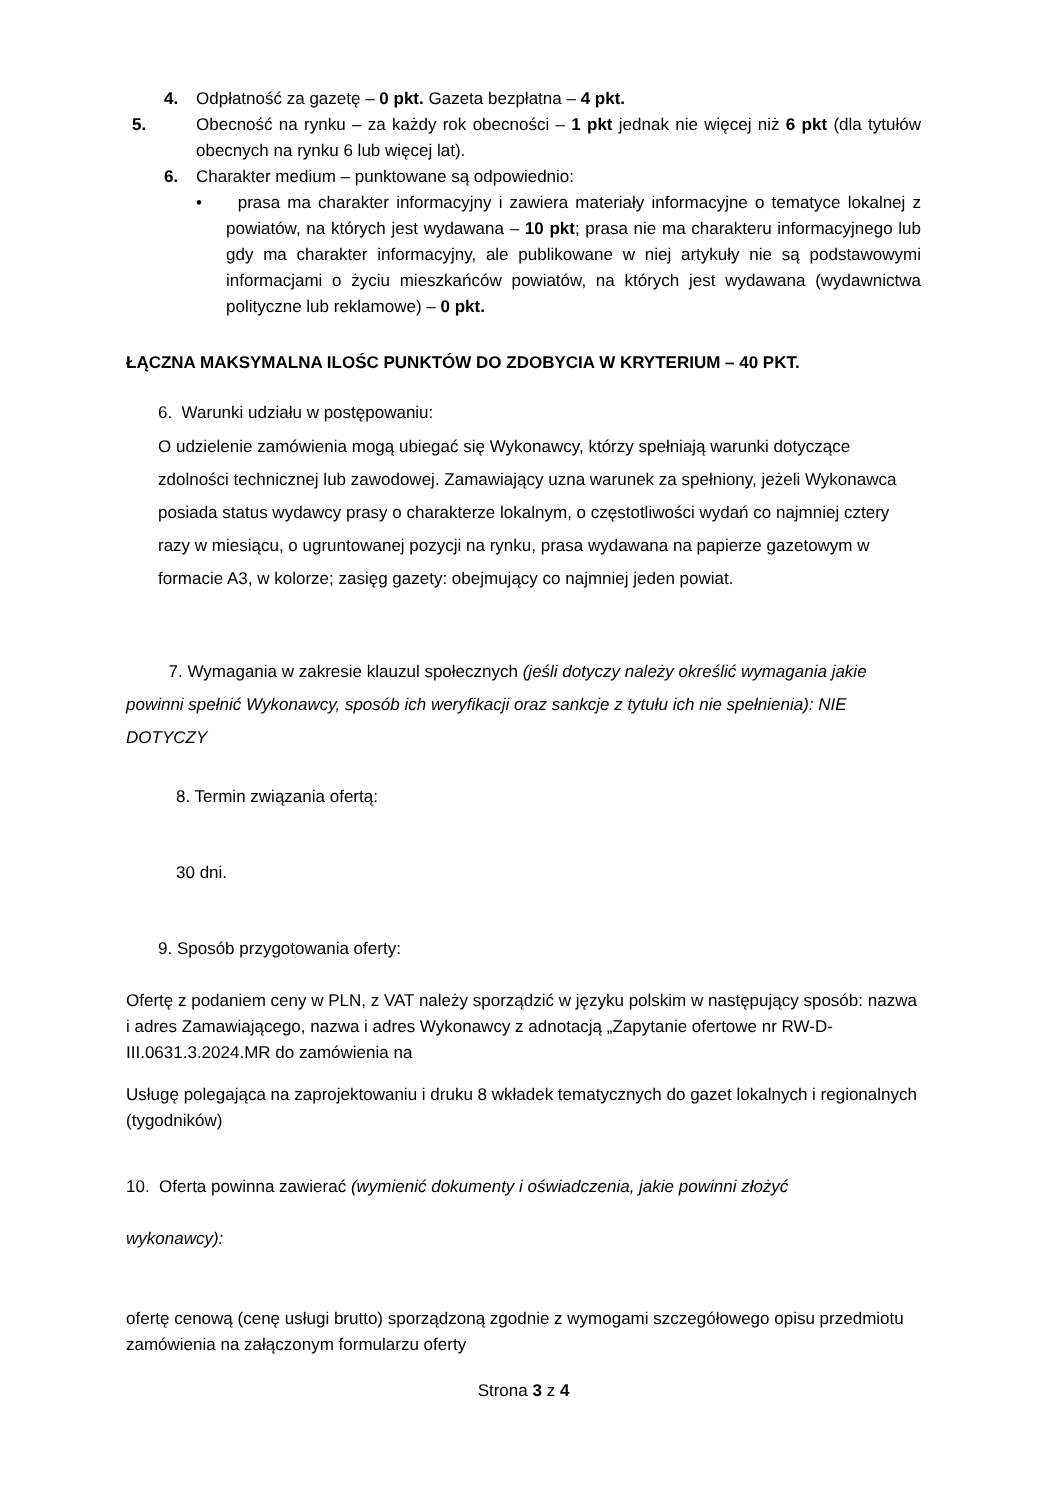4. Odpłatność za gazetę – 0 pkt. Gazeta bezpłatna – 4 pkt.
5. Obecność na rynku – za każdy rok obecności – 1 pkt jednak nie więcej niż 6 pkt (dla tytułów obecnych na rynku 6 lub więcej lat).
6. Charakter medium – punktowane są odpowiednio:
• prasa ma charakter informacyjny i zawiera materiały informacyjne o tematyce lokalnej z powiatów, na których jest wydawana – 10 pkt; prasa nie ma charakteru informacyjnego lub gdy ma charakter informacyjny, ale publikowane w niej artykuły nie są podstawowymi informacjami o życiu mieszkańców powiatów, na których jest wydawana (wydawnictwa polityczne lub reklamowe) – 0 pkt.
ŁĄCZNA MAKSYMALNA ILOŚC PUNKTÓW DO ZDOBYCIA W KRYTERIUM – 40 PKT.
6. Warunki udziału w postępowaniu:
O udzielenie zamówienia mogą ubiegać się Wykonawcy, którzy spełniają warunki dotyczące zdolności technicznej lub zawodowej. Zamawiający uzna warunek za spełniony, jeżeli Wykonawca posiada status wydawcy prasy o charakterze lokalnym, o częstotliwości wydań co najmniej cztery razy w miesiącu, o ugruntowanej pozycji na rynku, prasa wydawana na papierze gazetowym w formacie A3, w kolorze; zasięg gazety: obejmujący co najmniej jeden powiat.
7. Wymagania w zakresie klauzul społecznych (jeśli dotyczy należy określić wymagania jakie powinni spełnić Wykonawcy, sposób ich weryfikacji oraz sankcje z tytułu ich nie spełnienia): NIE DOTYCZY
8. Termin związania ofertą:
30 dni.
9. Sposób przygotowania oferty:
Ofertę z podaniem ceny w PLN, z VAT należy sporządzić w języku polskim w następujący sposób: nazwa i adres Zamawiającego, nazwa i adres Wykonawcy z adnotacją „Zapytanie ofertowe nr RW-D-III.0631.3.2024.MR do zamówienia na
Usługę polegająca na zaprojektowaniu i druku 8 wkładek tematycznych do gazet lokalnych i regionalnych (tygodników)
10. Oferta powinna zawierać (wymienić dokumenty i oświadczenia, jakie powinni złożyć
wykonawcy):
ofertę cenową (cenę usługi brutto) sporządzoną zgodnie z wymogami szczegółowego opisu przedmiotu zamówienia na załączonym formularzu oferty
Strona 3 z 4